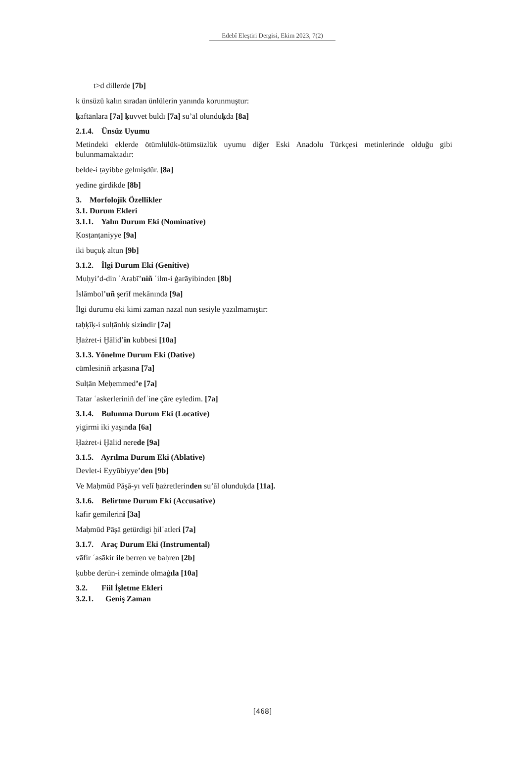Edebî Eleştiri Dergisi, Ekim 2023, 7(2)
t>d dillerde [7b]
k ünsüzü kalın sıradan ünlülerin yanında korunmuştur:
ḳaftānlara [7a] ḳuvvet buldı [7a] su’āl olunduḳda [8a]
2.1.4. Ünsüz Uyumu
Metindeki eklerde ötümlülük-ötümsüzlük uyumu diğer Eski Anadolu Türkçesi metinlerinde olduğu gibi bulunmamaktadır:
belde-i ṭayibbe gelmişdür. [8a]
yedine girdikde [8b]
3. Morfolojik Özellikler
3.1. Durum Ekleri
3.1.1. Yalın Durum Eki (Nominative)
Ḳosṭanṭaniyye [9a]
iki buçuḳ altun [9b]
3.1.2. İlgi Durum Eki (Genitive)
Muḥyi’d-din ʿArabī’niñ ʿilm-i ġarāyibinden [8b]
İslāmbol’uñ şerīf mekānında [9a]
İlgi durumu eki kimi zaman nazal nun sesiyle yazılmamıştır:
taḥḳīḳ-i sulṭānlıḳ sizindir [7a]
Ḥażret-i Ḫālid’in kubbesi [10a]
3.1.3. Yönelme Durum Eki (Dative)
cümlesiniñ arḳasına [7a]
Sulṭān Meḥemmed’e [7a]
Tatar ʿaskerleriniñ defʿine çāre eyledim. [7a]
3.1.4. Bulunma Durum Eki (Locative)
yigirmi iki yaşında [6a]
Ḥażret-i Ḫālid nerede [9a]
3.1.5. Ayrılma Durum Eki (Ablative)
Devlet-i Eyyūbiyye’den [9b]
Ve Maḥmūd Pāşā-yı velī ḥażretlerinden su’āl olunduḳda [11a].
3.1.6. Belirtme Durum Eki (Accusative)
kāfir gemilerini [3a]
Maḥmūd Pāşā getürdigi ḫilʿatleri [7a]
3.1.7. Araç Durum Eki (Instrumental)
vāfir ʿasākir ile berren ve baḥren [2b]
ḳubbe derūn-i zemīnde olmaġıla [10a]
3.2. Fiil İşletme Ekleri
3.2.1. Geniş Zaman
[468]